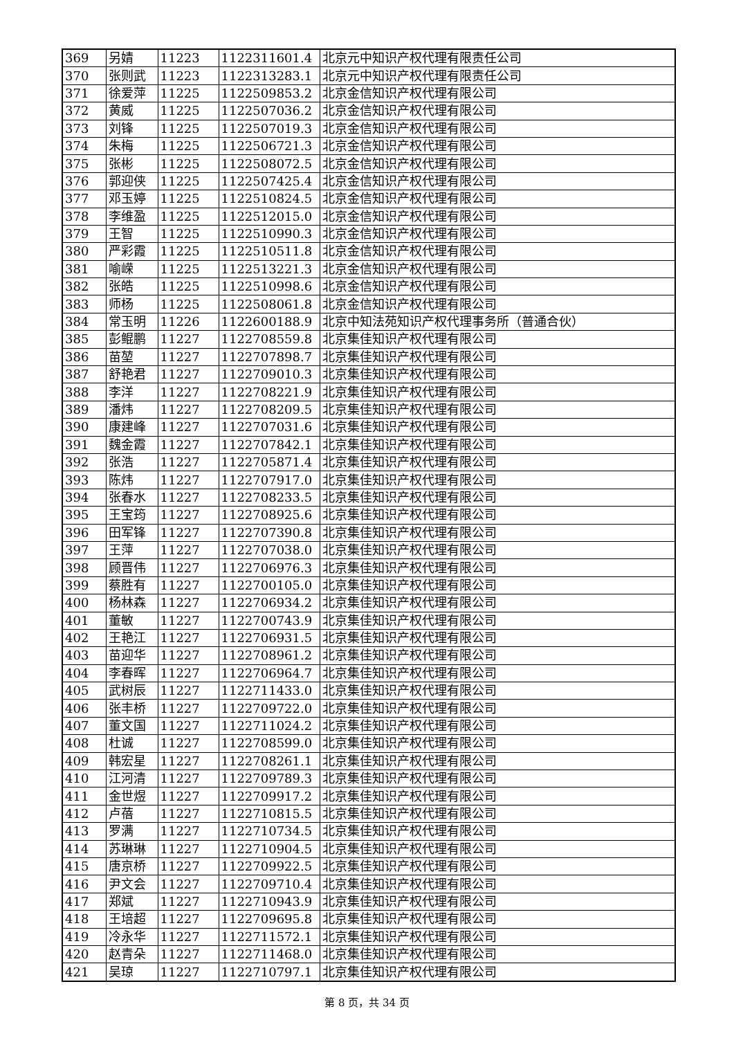| 369 | 另婧 | 11223 | 1122311601.4 | 北京元中知识产权代理有限责任公司 |
| 370 | 张则武 | 11223 | 1122313283.1 | 北京元中知识产权代理有限责任公司 |
| 371 | 徐爱萍 | 11225 | 1122509853.2 | 北京金信知识产权代理有限公司 |
| 372 | 黄威 | 11225 | 1122507036.2 | 北京金信知识产权代理有限公司 |
| 373 | 刘锋 | 11225 | 1122507019.3 | 北京金信知识产权代理有限公司 |
| 374 | 朱梅 | 11225 | 1122506721.3 | 北京金信知识产权代理有限公司 |
| 375 | 张彬 | 11225 | 1122508072.5 | 北京金信知识产权代理有限公司 |
| 376 | 郭迎侠 | 11225 | 1122507425.4 | 北京金信知识产权代理有限公司 |
| 377 | 邓玉婷 | 11225 | 1122510824.5 | 北京金信知识产权代理有限公司 |
| 378 | 李维盈 | 11225 | 1122512015.0 | 北京金信知识产权代理有限公司 |
| 379 | 王智 | 11225 | 1122510990.3 | 北京金信知识产权代理有限公司 |
| 380 | 严彩霞 | 11225 | 1122510511.8 | 北京金信知识产权代理有限公司 |
| 381 | 喻嵘 | 11225 | 1122513221.3 | 北京金信知识产权代理有限公司 |
| 382 | 张皓 | 11225 | 1122510998.6 | 北京金信知识产权代理有限公司 |
| 383 | 师杨 | 11225 | 1122508061.8 | 北京金信知识产权代理有限公司 |
| 384 | 常玉明 | 11226 | 1122600188.9 | 北京中知法苑知识产权代理事务所（普通合伙） |
| 385 | 彭鲲鹏 | 11227 | 1122708559.8 | 北京集佳知识产权代理有限公司 |
| 386 | 苗堃 | 11227 | 1122707898.7 | 北京集佳知识产权代理有限公司 |
| 387 | 舒艳君 | 11227 | 1122709010.3 | 北京集佳知识产权代理有限公司 |
| 388 | 李洋 | 11227 | 1122708221.9 | 北京集佳知识产权代理有限公司 |
| 389 | 潘炜 | 11227 | 1122708209.5 | 北京集佳知识产权代理有限公司 |
| 390 | 康建峰 | 11227 | 1122707031.6 | 北京集佳知识产权代理有限公司 |
| 391 | 魏金霞 | 11227 | 1122707842.1 | 北京集佳知识产权代理有限公司 |
| 392 | 张浩 | 11227 | 1122705871.4 | 北京集佳知识产权代理有限公司 |
| 393 | 陈炜 | 11227 | 1122707917.0 | 北京集佳知识产权代理有限公司 |
| 394 | 张春水 | 11227 | 1122708233.5 | 北京集佳知识产权代理有限公司 |
| 395 | 王宝筠 | 11227 | 1122708925.6 | 北京集佳知识产权代理有限公司 |
| 396 | 田军锋 | 11227 | 1122707390.8 | 北京集佳知识产权代理有限公司 |
| 397 | 王萍 | 11227 | 1122707038.0 | 北京集佳知识产权代理有限公司 |
| 398 | 顾晋伟 | 11227 | 1122706976.3 | 北京集佳知识产权代理有限公司 |
| 399 | 蔡胜有 | 11227 | 1122700105.0 | 北京集佳知识产权代理有限公司 |
| 400 | 杨林森 | 11227 | 1122706934.2 | 北京集佳知识产权代理有限公司 |
| 401 | 董敏 | 11227 | 1122700743.9 | 北京集佳知识产权代理有限公司 |
| 402 | 王艳江 | 11227 | 1122706931.5 | 北京集佳知识产权代理有限公司 |
| 403 | 苗迎华 | 11227 | 1122708961.2 | 北京集佳知识产权代理有限公司 |
| 404 | 李春晖 | 11227 | 1122706964.7 | 北京集佳知识产权代理有限公司 |
| 405 | 武树辰 | 11227 | 1122711433.0 | 北京集佳知识产权代理有限公司 |
| 406 | 张丰桥 | 11227 | 1122709722.0 | 北京集佳知识产权代理有限公司 |
| 407 | 董文国 | 11227 | 1122711024.2 | 北京集佳知识产权代理有限公司 |
| 408 | 杜诚 | 11227 | 1122708599.0 | 北京集佳知识产权代理有限公司 |
| 409 | 韩宏星 | 11227 | 1122708261.1 | 北京集佳知识产权代理有限公司 |
| 410 | 江河清 | 11227 | 1122709789.3 | 北京集佳知识产权代理有限公司 |
| 411 | 金世煜 | 11227 | 1122709917.2 | 北京集佳知识产权代理有限公司 |
| 412 | 卢蓓 | 11227 | 1122710815.5 | 北京集佳知识产权代理有限公司 |
| 413 | 罗满 | 11227 | 1122710734.5 | 北京集佳知识产权代理有限公司 |
| 414 | 苏琳琳 | 11227 | 1122710904.5 | 北京集佳知识产权代理有限公司 |
| 415 | 唐京桥 | 11227 | 1122709922.5 | 北京集佳知识产权代理有限公司 |
| 416 | 尹文会 | 11227 | 1122709710.4 | 北京集佳知识产权代理有限公司 |
| 417 | 郑斌 | 11227 | 1122710943.9 | 北京集佳知识产权代理有限公司 |
| 418 | 王培超 | 11227 | 1122709695.8 | 北京集佳知识产权代理有限公司 |
| 419 | 冷永华 | 11227 | 1122711572.1 | 北京集佳知识产权代理有限公司 |
| 420 | 赵青朵 | 11227 | 1122711468.0 | 北京集佳知识产权代理有限公司 |
| 421 | 吴琼 | 11227 | 1122710797.1 | 北京集佳知识产权代理有限公司 |
第 8 页，共 34 页